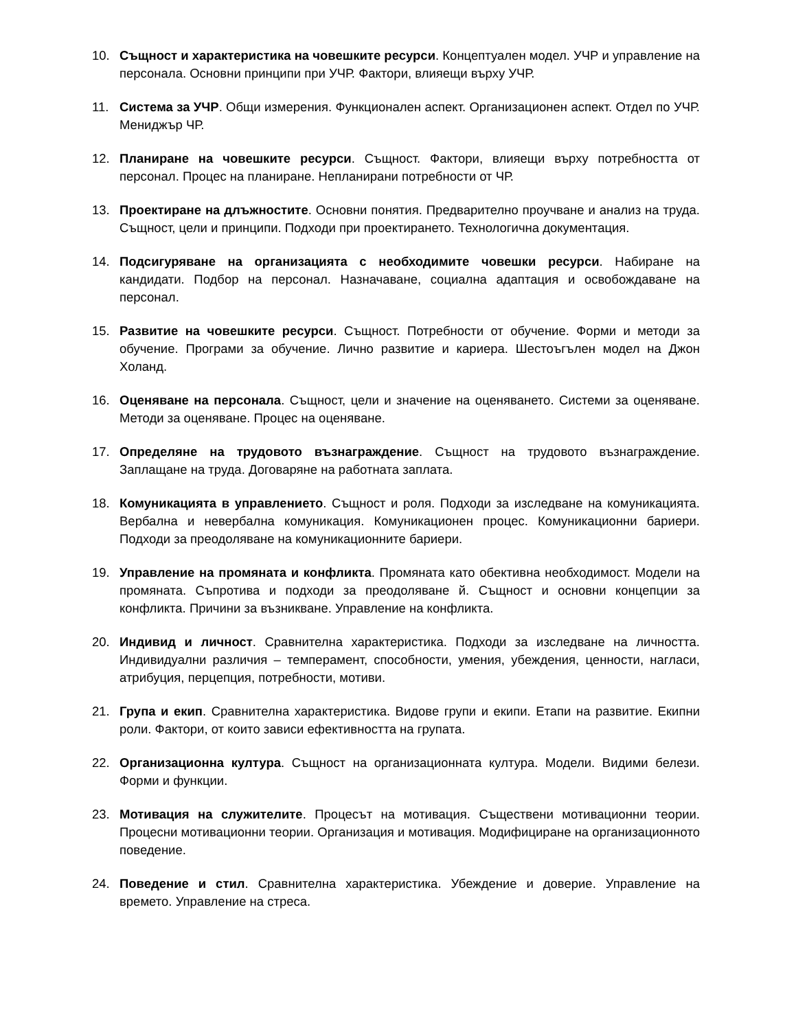10. Същност и характеристика на човешките ресурси. Концептуален модел. УЧР и управление на персонала. Основни принципи при УЧР. Фактори, влияещи върху УЧР.
11. Система за УЧР. Общи измерения. Функционален аспект. Организационен аспект. Отдел по УЧР. Мениджър ЧР.
12. Планиране на човешките ресурси. Същност. Фактори, влияещи върху потребността от персонал. Процес на планиране. Непланирани потребности от ЧР.
13. Проектиране на длъжностите. Основни понятия. Предварително проучване и анализ на труда. Същност, цели и принципи. Подходи при проектирането. Технологична документация.
14. Подсигуряване на организацията с необходимите човешки ресурси. Набиране на кандидати. Подбор на персонал. Назначаване, социална адаптация и освобождаване на персонал.
15. Развитие на човешките ресурси. Същност. Потребности от обучение. Форми и методи за обучение. Програми за обучение. Лично развитие и кариера. Шестоъгълен модел на Джон Холанд.
16. Оценяване на персонала. Същност, цели и значение на оценяването. Системи за оценяване. Методи за оценяване. Процес на оценяване.
17. Определяне на трудовото възнаграждение. Същност на трудовото възнаграждение. Заплащане на труда. Договаряне на работната заплата.
18. Комуникацията в управлението. Същност и роля. Подходи за изследване на комуникацията. Вербална и невербална комуникация. Комуникационен процес. Комуникационни бариери. Подходи за преодоляване на комуникационните бариери.
19. Управление на промяната и конфликта. Промяната като обективна необходимост. Модели на промяната. Съпротива и подходи за преодоляване й. Същност и основни концепции за конфликта. Причини за възникване. Управление на конфликта.
20. Индивид и личност. Сравнителна характеристика. Подходи за изследване на личността. Индивидуални различия – темперамент, способности, умения, убеждения, ценности, нагласи, атрибуция, перцепция, потребности, мотиви.
21. Група и екип. Сравнителна характеристика. Видове групи и екипи. Етапи на развитие. Екипни роли. Фактори, от които зависи ефективността на групата.
22. Организационна култура. Същност на организационната култура. Модели. Видими белези. Форми и функции.
23. Мотивация на служителите. Процесът на мотивация. Съществени мотивационни теории. Процесни мотивационни теории. Организация и мотивация. Модифициране на организационното поведение.
24. Поведение и стил. Сравнителна характеристика. Убеждение и доверие. Управление на времето. Управление на стреса.